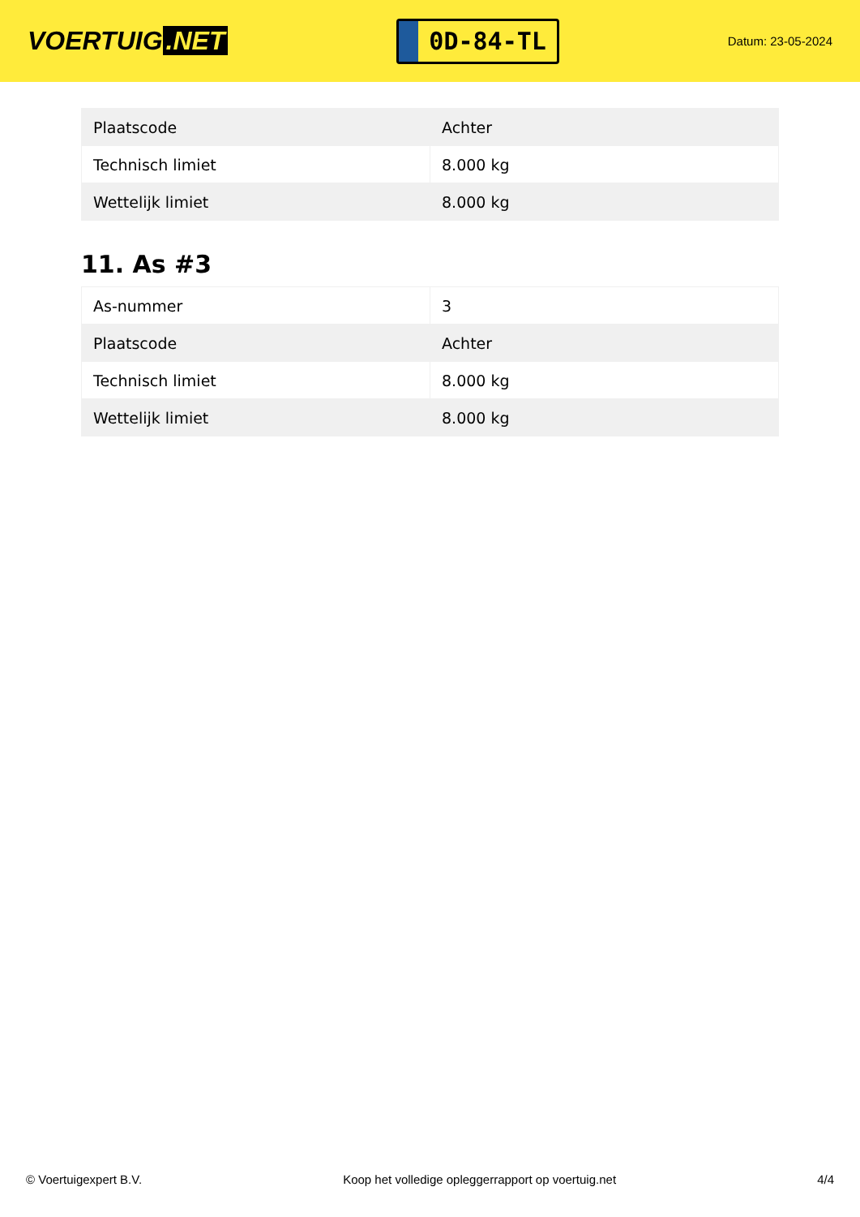VOERTUIG.NET
0D-84-TL
Datum: 23-05-2024
| Plaatscode | Achter |
| Technisch limiet | 8.000 kg |
| Wettelijk limiet | 8.000 kg |
11. As #3
| As-nummer | 3 |
| Plaatscode | Achter |
| Technisch limiet | 8.000 kg |
| Wettelijk limiet | 8.000 kg |
© Voertuigexpert B.V. Koop het volledige opleggerrapport op voertuig.net 4/4